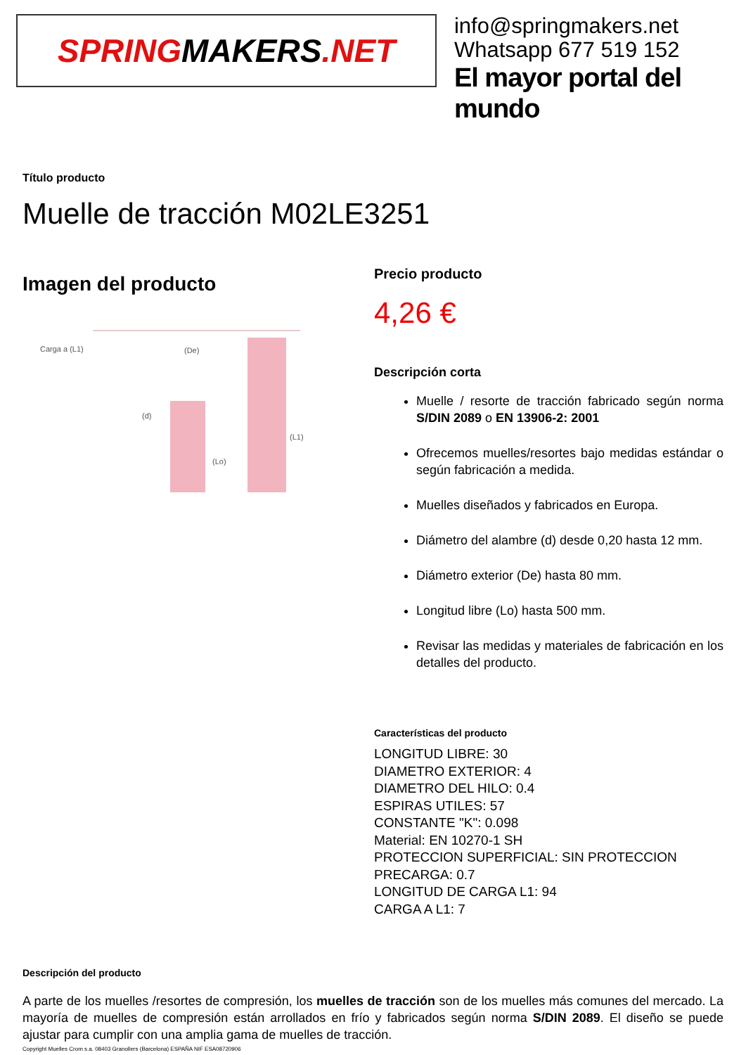SPRING MAKERS.NET
info@springmakers.net
Whatsapp 677 519 152
El mayor portal del mundo
Título producto
Muelle de tracción M02LE3251
Imagen del producto
Carga a (L1)
(De)
(d)
(Lo)
(L1)
Precio producto
4,26 €
Descripción corta
Muelle / resorte de tracción fabricado según norma S/DIN 2089 o EN 13906-2: 2001
Ofrecemos muelles/resortes bajo medidas estándar o según fabricación a medida.
Muelles diseñados y fabricados en Europa.
Diámetro del alambre (d) desde 0,20 hasta 12 mm.
Diámetro exterior (De) hasta 80 mm.
Longitud libre (Lo) hasta 500 mm.
Revisar las medidas y materiales de fabricación en los detalles del producto.
Características del producto
LONGITUD LIBRE: 30
DIAMETRO EXTERIOR: 4
DIAMETRO DEL HILO: 0.4
ESPIRAS UTILES: 57
CONSTANTE "K": 0.098
Material: EN 10270-1 SH
PROTECCION SUPERFICIAL: SIN PROTECCION
PRECARGA: 0.7
LONGITUD DE CARGA L1: 94
CARGA A L1: 7
Descripción del producto
A parte de los muelles /resortes de compresión, los muelles de tracción son de los muelles más comunes del mercado. La mayoría de muelles de compresión están arrollados en frío y fabricados según norma S/DIN 2089. El diseño se puede ajustar para cumplir con una amplia gama de muelles de tracción.
Copyright Muelles Crom s.a. 08403 Granollers (Barcelona) ESPAÑA NIF ESA08720906